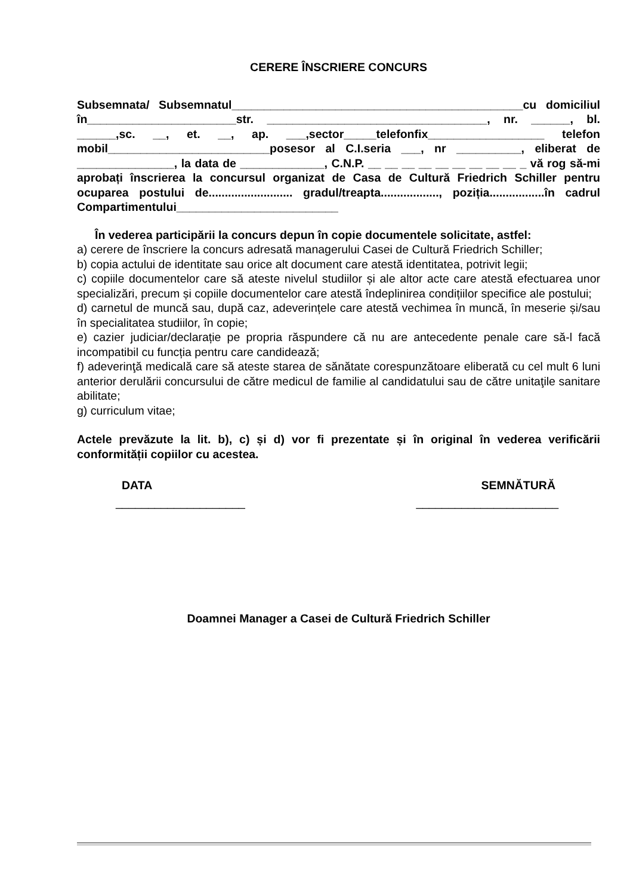CERERE ÎNSCRIERE CONCURS
Subsemnata/ Subsemnatul_____________________________________________cu domiciliul în_______________________str. __________________________________, nr. ______, bl. ______,sc. __, et. __, ap. ___,sector_____telefonfix__________________ telefon mobil_________________________posesor al C.I.seria ___, nr __________, eliberat de _______________, la data de _____________, C.N.P. __ __ __ __ __ __ __ __ __ _ vă rog să-mi aprobați înscrierea la concursul organizat de Casa de Cultură Friedrich Schiller pentru ocuparea postului de.......................... gradul/treapta.................., poziția.................în cadrul Compartimentului_________________________
În vederea participării la concurs depun în copie documentele solicitate, astfel:
a) cerere de înscriere la concurs adresată managerului Casei de Cultură Friedrich Schiller;
b) copia actului de identitate sau orice alt document care atestă identitatea, potrivit legii;
c) copiile documentelor care să ateste nivelul studiilor și ale altor acte care atestă efectuarea unor specializări, precum și copiile documentelor care atestă îndeplinirea condițiilor specifice ale postului;
d) carnetul de muncă sau, după caz, adeverințele care atestă vechimea în muncă, în meserie și/sau în specialitatea studiilor, în copie;
e) cazier judiciar/declarație pe propria răspundere că nu are antecedente penale care să-l facă incompatibil cu funcția pentru care candidează;
f) adeverinţă medicală care să ateste starea de sănătate corespunzătoare eliberată cu cel mult 6 luni anterior derulării concursului de către medicul de familie al candidatului sau de către unitaţile sanitare abilitate;
g) curriculum vitae;
Actele prevăzute la lit. b), c) și d) vor fi prezentate și în original în vederea verificării conformității copiilor cu acestea.
DATA SEMNĂTURĂ
____________________ ______________________
Doamnei Manager a Casei de Cultură Friedrich Schiller